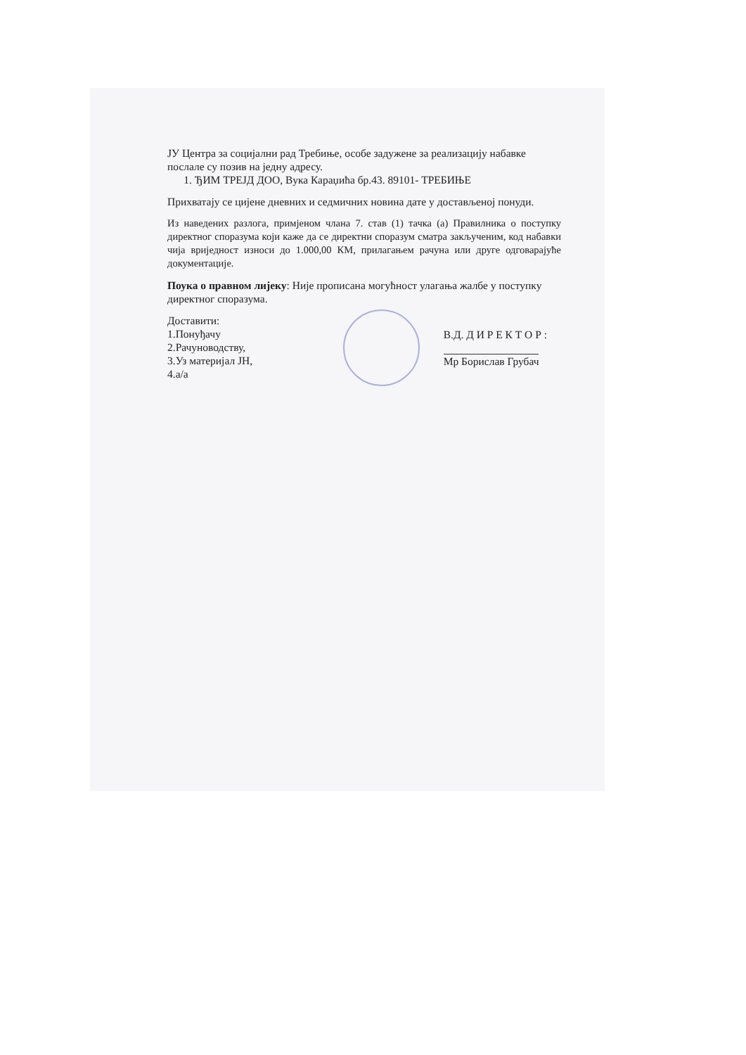ЈУ Центра за социјални рад Требиње, особе задужене за реализацију набавке послале су позив на једну адресу.
1. ЂИМ ТРЕЈД ДОО, Вука Караџића бр.43. 89101- ТРЕБИЊЕ
Прихватају се цијене дневних и седмичних новина дате у достављеној понуди.
Из наведених разлога, примјеном члана 7. став (1) тачка (а) Правилника о поступку директног споразума који каже да се директни споразум сматра закљученим, код набавки чија вриједност износи до 1.000,00 КМ, прилагањем рачуна или друге одговарајуће документације.
Поука о правном лијеку: Није прописана могућност улагања жалбе у поступку директног споразума.
Доставити:
1.Понуђачу
2.Рачуноводству,
3.Уз материјал ЈН,
4.а/а
В.Д. Д И Р Е К Т О Р :
Мр Борислав Грубач